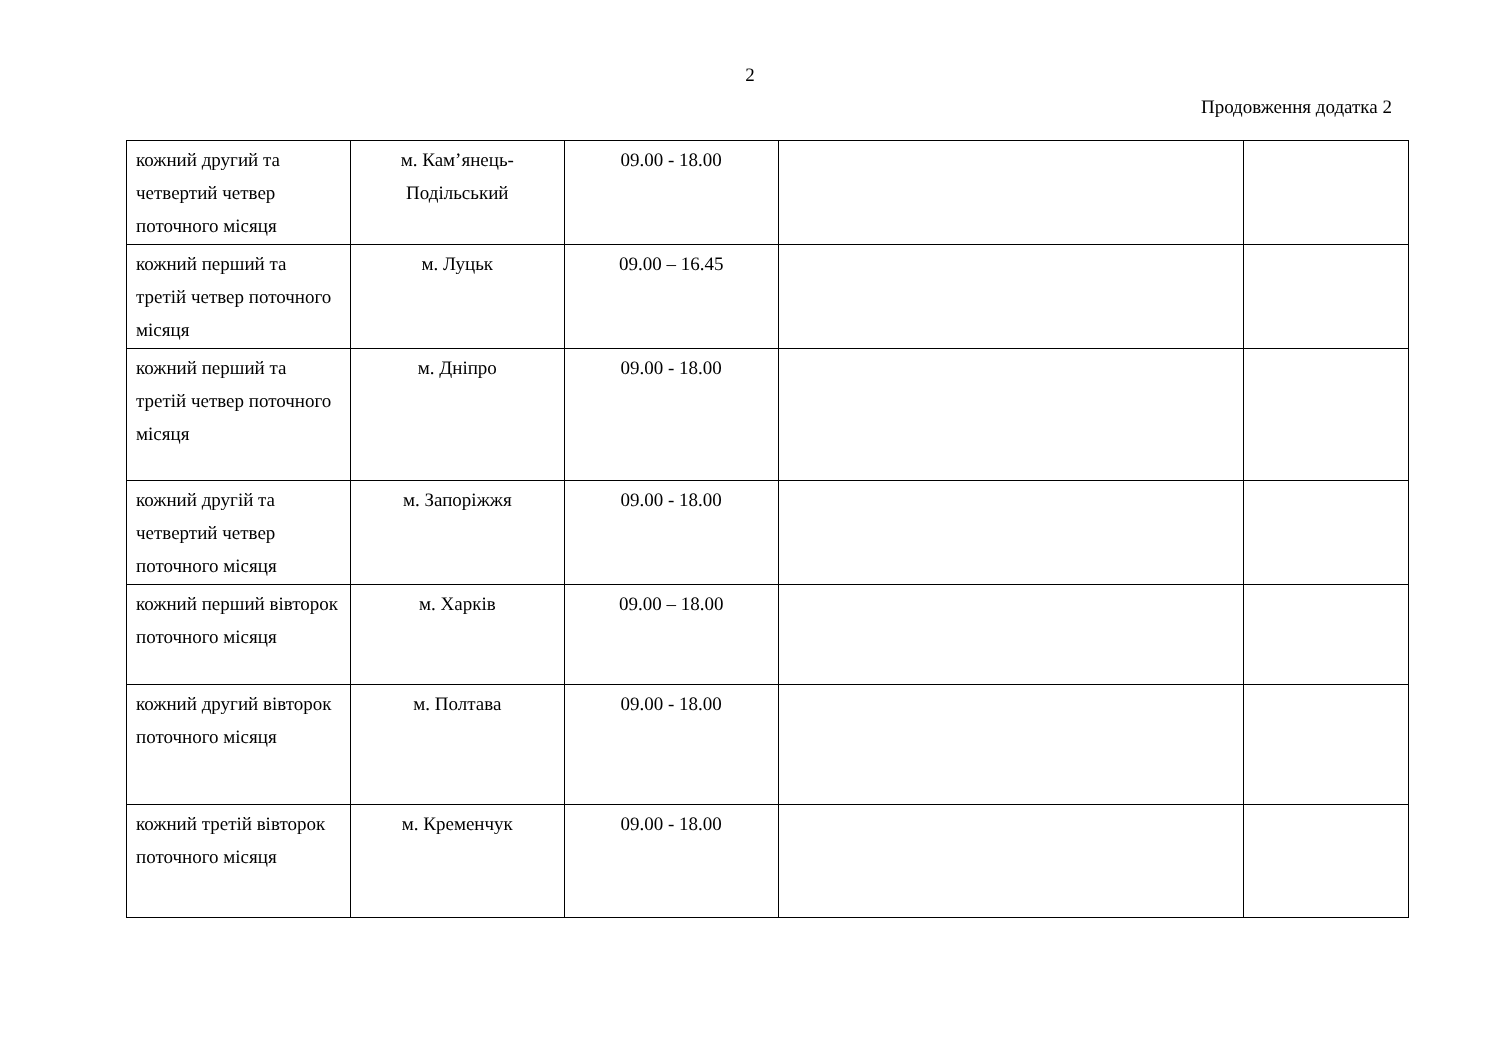2
Продовження додатка 2
| кожний другий та четвертий четвер поточного місяця | м. Кам’янець-Подільський | 09.00 - 18.00 | | |
| кожний перший та третій четвер поточного місяця | м. Луцьк | 09.00 – 16.45 | | |
| кожний перший та третій четвер поточного місяця | м. Дніпро | 09.00 - 18.00 | | |
| кожний другій та четвертий четвер поточного місяця | м. Запоріжжя | 09.00 - 18.00 | | |
| кожний перший вівторок поточного місяця | м. Харків | 09.00 – 18.00 | | |
| кожний другий вівторок поточного місяця | м. Полтава | 09.00 - 18.00 | | |
| кожний третій вівторок поточного місяця | м. Кременчук | 09.00 - 18.00 | | |